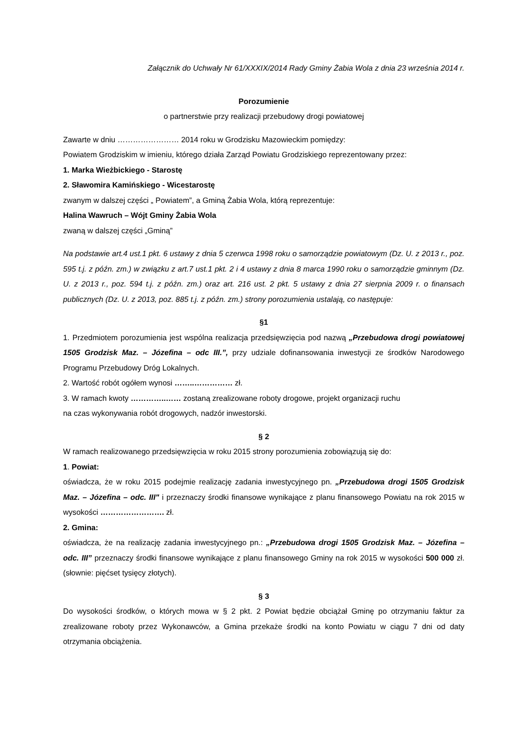Załącznik do Uchwały Nr 61/XXXIX/2014 Rady Gminy Żabia Wola z dnia 23 września 2014 r.
Porozumienie
o partnerstwie przy realizacji przebudowy drogi powiatowej
Zawarte w dniu …………………… 2014 roku w Grodzisku Mazowieckim pomiędzy:
Powiatem Grodziskim w imieniu, którego działa Zarząd Powiatu Grodziskiego reprezentowany przez:
1. Marka Wieżbickiego - Starostę
2. Sławomira Kamińskiego - Wicestarostę
zwanym w dalszej części „ Powiatem”, a Gminą Żabia Wola, którą reprezentuje:
Halina Wawruch – Wójt Gminy Żabia Wola
zwaną w dalszej części „Gminą”
Na podstawie art.4 ust.1 pkt. 6 ustawy z dnia 5 czerwca 1998 roku o samorządzie powiatowym (Dz. U. z 2013 r., poz. 595 t.j. z późn. zm.) w związku z art.7 ust.1 pkt. 2 i 4 ustawy z dnia 8 marca 1990 roku o samorządzie gminnym (Dz. U. z 2013 r., poz. 594 t.j. z późn. zm.) oraz art. 216 ust. 2 pkt. 5 ustawy z dnia 27 sierpnia 2009 r. o finansach publicznych (Dz. U. z 2013, poz. 885 t.j. z późn. zm.) strony porozumienia ustalają, co następuje:
§1
1. Przedmiotem porozumienia jest wspólna realizacja przedsięwzięcia pod nazwą „Przebudowa drogi powiatowej 1505 Grodzisk Maz. – Józefina – odc III.”, przy udziale dofinansowania inwestycji ze środków Narodowego Programu Przebudowy Dróg Lokalnych.
2. Wartość robót ogółem wynosi ……..…………… zł.
3. W ramach kwoty …………..…… zostaną zrealizowane roboty drogowe, projekt organizacji ruchu
na czas wykonywania robót drogowych, nadzór inwestorski.
§ 2
W ramach realizowanego przedsięwzięcia w roku 2015 strony porozumienia zobowiązują się do:
1. Powiat:
oświadcza, że w roku 2015 podejmie realizację zadania inwestycyjnego pn. „Przebudowa drogi 1505 Grodzisk Maz. – Józefina – odc. III" i przeznaczy środki finansowe wynikające z planu finansowego Powiatu na rok 2015 w wysokości ……………………. zł.
2. Gmina:
oświadcza, że na realizację zadania inwestycyjnego pn.: „Przebudowa drogi 1505 Grodzisk Maz. – Józefina – odc. III” przeznaczy środki finansowe wynikające z planu finansowego Gminy na rok 2015 w wysokości 500 000 zł. (słownie: pięćset tysięcy złotych).
§ 3
Do wysokości środków, o których mowa w § 2 pkt. 2 Powiat będzie obciążał Gminę po otrzymaniu faktur za zrealizowane roboty przez Wykonawców, a Gmina przekaże środki na konto Powiatu w ciągu 7 dni od daty otrzymania obciążenia.